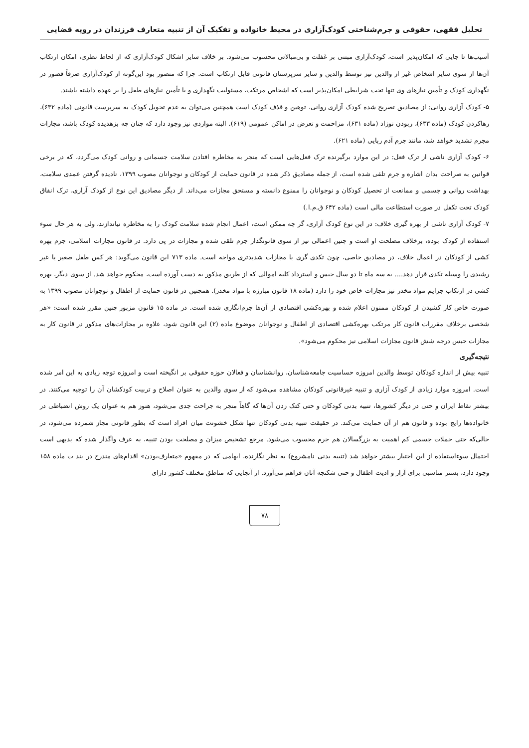تحلیل فقهی، حقوقی و جرم‌شناختی کودک‌آزاری در محیط خانواده و تفکیک آن از تنبیه متعارف فرزندان در رویه قضایی
آسیب‌ها تا جایی که امکان‌پذیر است، کودک‌آزاری مبتنی بر غفلت و بی‌مبالاتی محسوب می‌شود. بر خلاف سایر اشکال کودک‌آزاری که از لحاظ نظری، امکان ارتکاب آن‌ها از سوی سایر اشخاص غیر از والدین نیز توسط والدین و سایر سرپرستان قانونی قابل ارتکاب است. چرا که متصور بود این‌گونه از کودک‌آزاری صرفاً قصور در نگهداری کودک و تأمین نیازهای وی تنها تحت شرایطی امکان‌پذیر است که اشخاص مرتکب، مسئولیت نگهداری و یا تأمین نیازهای طفل را بر عهده داشته باشند.
۵- کودک آزاری روانی: از مصادیق تصریح شده کودک آزاری روانی، توهین و قذف کودک است همچنین می‌توان به عدم تحویل کودک به سرپرست قانونی (ماده ۶۳۲)، رهاکردن کودک (ماده ۶۳۳)، ربودن نوزاد (ماده ۶۳۱)، مزاحمت و تعرض در اماکن عمومی (۶۱۹). البته مواردی نیز وجود دارد که چنان چه بزهدیده کودک باشد، مجازات مجرم تشدید خواهد شد، مانند جرم آدم ربایی (ماده ۶۲۱).
۶- کودک آزاری ناشی از ترک فعل: در این موارد برگیرنده ترک فعل‌هایی است که منجر به مخاطره افتادن سلامت جسمانی و روانی کودک می‌گردد، که در برخی قوانین به صراحت بدان اشاره و جرم تلقی شده است، از جمله مصادیق ذکر شده در قانون حمایت از کودکان و نوجوانان مصوب ۱۳۹۹، نادیده گرفتن عمدی سلامت، بهداشت روانی و جسمی و ممانعت از تحصیل کودکان و نوجوانان را ممنوع دانسته و مستحق مجازات می‌داند. از دیگر مصادیق این نوع از کودک آزاری، ترک انفاق کودک تحت تکفل در صورت استطاعت مالی است (ماده ۶۴۲ ق.م.ا.)
۷- کودک آزاری ناشی از بهره گیری خلاف: در این نوع کودک آزاری، گر چه ممکن است، اعمال انجام شده سلامت کودک را به مخاطره نیاندازند، ولی به هر حال سوء استفاده از کودک بوده، برخلاف مصلحت او است و چنین اعمالی نیز از سوی قانونگذار جرم تلقی شده و مجازات در پی دارد. در قانون مجازات اسلامی، جرم بهره کشی از کودکان در اعمال خلاف، در مصادیق خاصی، چون تکدی گری با مجازات شدیدتری مواجه است. ماده ۷۱۳ این قانون می‌گوید: هر کس طفل صغیر یا غیر رشیدی را وسیله تکدی قرار دهد.... به سه ماه تا دو سال حبس و استرداد کلیه اموالی که از طریق مذکور به دست آورده است، محکوم خواهد شد. از سوی دیگر، بهره کشی در ارتکاب جرایم مواد مخدر نیز مجازات خاص خود را دارد (ماده ۱۸ قانون مبارزه با مواد مخدر). همچنین در قانون حمایت از اطفال و نوجوانان مصوب ۱۳۹۹ به صورت خاص کار کشیدن از کودکان ممنون اعلام شده و بهره‌کشی اقتصادی از آن‌ها جرم‌انگاری شده است. در ماده ۱۵ قانون مزبور چنین مقرر شده است: «هر شخصی برخلاف مقررات قانون کار مرتکب بهره‌کشی اقتصادی از اطفال و نوجوانان موضوع ماده (۲) این قانون شود، علاوه بر مجازات‌های مذکور در قانون کار به مجازات حبس درجه شش قانون مجازات اسلامی نیز محکوم می‌شود».
نتیجه‌گیری
تنبیه بیش از اندازه کودکان توسط والدین امروزه حساسیت جامعه‌شناسان، روانشناسان و فعالان حوزه حقوقی بر انگیخته است و امروزه توجه زیادی به این امر شده است. امروزه موارد زیادی از کودک آزاری و تنبیه غیرقانونی کودکان مشاهده می‌شود که از سوی والدین به عنوان اصلاح و تربیت کودکشان آن را توجیه می‌کنند. در بیشتر نقاط ایران و حتی در دیگر کشورها، تنبیه بدنی کودکان و حتی کتک زدن آن‌ها که گاهاً منجر به جراحت جدی می‌شود، هنوز هم به عنوان یک روش انضباطی در خانواده‌ها رایج بوده و قانون هم از آن حمایت می‌کند. در حقیقت تنبیه بدنی کودکان تنها شکل خشونت میان افراد است که بطور قانونی مجاز شمرده می‌شود، در حالی‌که حتی حملات جسمی کم اهمیت به بزرگسالان هم جرم محسوب می‌شود. مرجع تشخیص میزان و مصلحت بودن تنبیه، به عرف واگذار شده که بدیهی است احتمال سوءاستفاده از این اختیار بیشتر خواهد شد (تنبیه بدنی نامشروع) به نظر نگارنده، ابهامی که در مفهوم «متعارف‌بودن» اقدام‌های مندرج در بند ت ماده ۱۵۸ وجود دارد، بستر مناسبی برای آزار و اذیت اطفال و حتی شکنجه آنان فراهم می‌آورد. از آنجایی که مناطق مختلف کشور دارای
۷۸